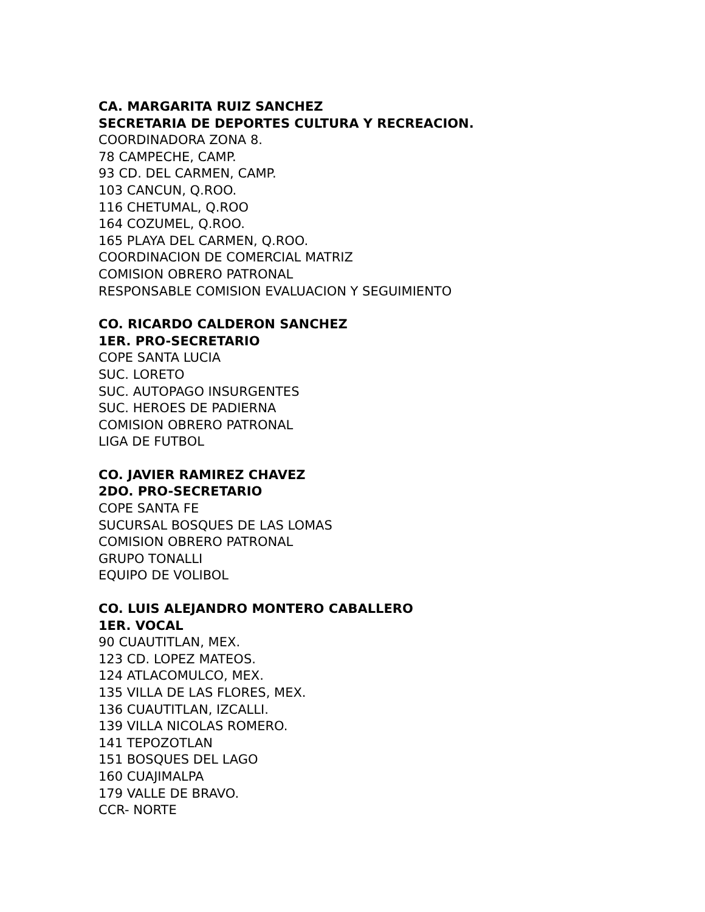CA. MARGARITA RUIZ SANCHEZ
SECRETARIA DE DEPORTES CULTURA Y RECREACION.
COORDINADORA ZONA 8.
78 CAMPECHE, CAMP.
93 CD. DEL CARMEN, CAMP.
103 CANCUN, Q.ROO.
116 CHETUMAL, Q.ROO
164 COZUMEL, Q.ROO.
165 PLAYA DEL CARMEN, Q.ROO.
COORDINACION DE COMERCIAL MATRIZ
COMISION OBRERO PATRONAL
RESPONSABLE COMISION EVALUACION Y SEGUIMIENTO
CO. RICARDO CALDERON SANCHEZ
1ER. PRO-SECRETARIO
COPE SANTA LUCIA
SUC. LORETO
SUC. AUTOPAGO INSURGENTES
SUC. HEROES DE PADIERNA
COMISION OBRERO PATRONAL
LIGA DE FUTBOL
CO. JAVIER RAMIREZ CHAVEZ
2DO. PRO-SECRETARIO
COPE SANTA FE
SUCURSAL BOSQUES DE LAS LOMAS
COMISION OBRERO PATRONAL
GRUPO TONALLI
EQUIPO DE VOLIBOL
CO. LUIS ALEJANDRO MONTERO CABALLERO
1ER. VOCAL
90 CUAUTITLAN, MEX.
123 CD. LOPEZ MATEOS.
124 ATLACOMULCO, MEX.
135 VILLA DE LAS FLORES, MEX.
136 CUAUTITLAN, IZCALLI.
139 VILLA NICOLAS ROMERO.
141 TEPOZOTLAN
151 BOSQUES DEL LAGO
160 CUAJIMALPA
179 VALLE DE BRAVO.
CCR- NORTE